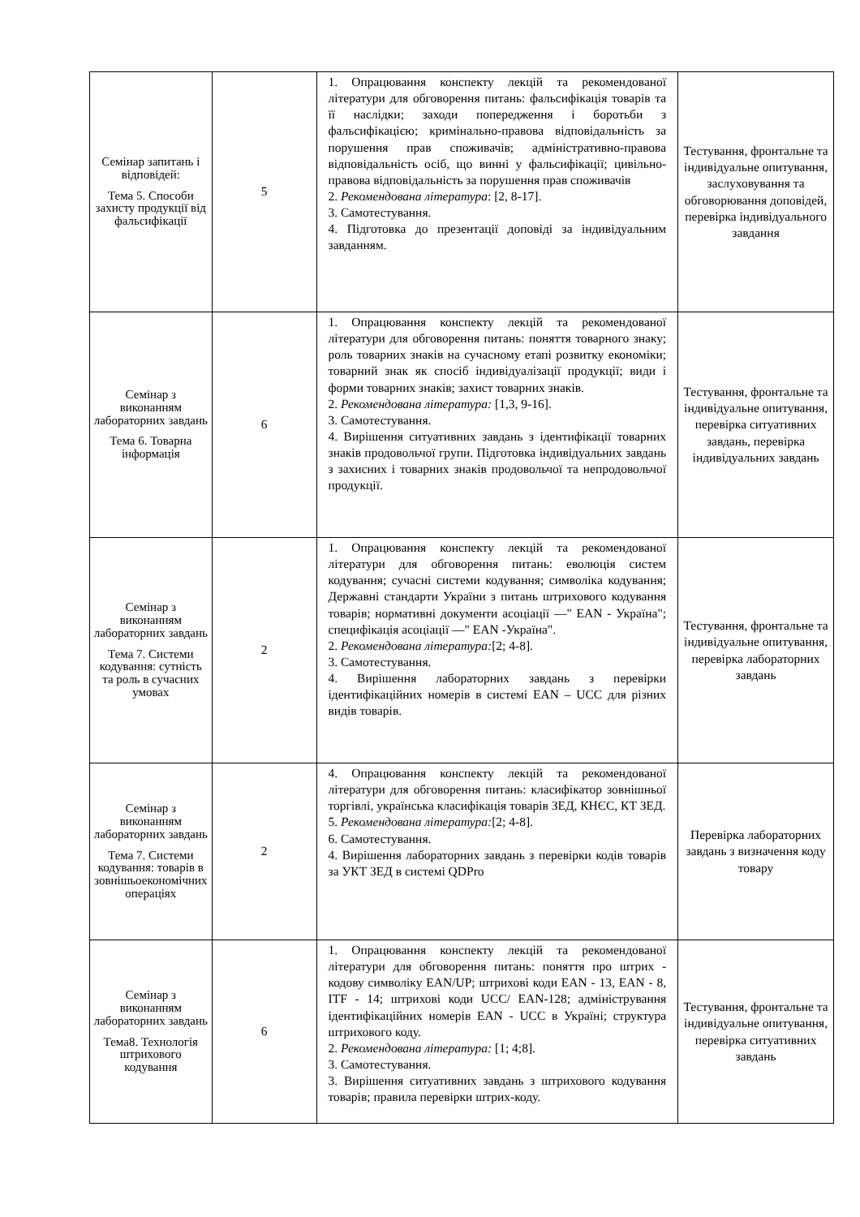| Семінар запитань і відповідей: Тема 5. Способи захисту продукції від фальсифікації | 5 | 1. Опрацювання конспекту лекцій та рекомендованої літератури для обговорення питань: фальсифікація товарів та її наслідки; заходи попередження і боротьби з фальсифікацією; кримінально-правова відповідальність за порушення прав споживачів; адміністративно-правова відповідальність осіб, що винні у фальсифікації; цивільно-правова відповідальність за порушення прав споживачів 2. Рекомендована література : [2, 8-17]. 3. Самотестування. 4. Підготовка до презентації доповіді за індивідуальним завданням. | Тестування, фронтальне та індивідуальне опитування, заслуховування та обговорювання доповідей, перевірка індивідуального завдання |
| Семінар з виконанням лабораторних завдань Тема 6. Товарна інформація | 6 | 1. Опрацювання конспекту лекцій та рекомендованої літератури для обговорення питань: поняття товарного знаку; роль товарних знаків на сучасному етапі розвитку економіки; товарний знак як спосіб індивідуалізації продукції; види і форми товарних знаків; захист товарних знаків. 2. Рекомендована література: [1,3, 9-16]. 3. Самотестування. 4. Вирішення ситуативних завдань з ідентифікації товарних знаків продовольчої групи. Підготовка індивідуальних завдань з захисних і товарних знаків продовольчої та непродовольчої продукції. | Тестування, фронтальне та індивідуальне опитування, перевірка ситуативних завдань, перевірка індивідуальних завдань |
| Семінар з виконанням лабораторних завдань Тема 7. Системи кодування: сутність та роль в сучасних умовах | 2 | 1. Опрацювання конспекту лекцій та рекомендованої літератури для обговорення питань: еволюція систем кодування; сучасні системи кодування; символіка кодування; Державні стандарти України з питань штрихового кодування товарів; нормативні документи асоціації ―" EAN - Україна"; специфікація асоціації ―" EAN -Україна". 2. Рекомендована література: [2; 4-8]. 3. Самотестування. 4. Вирішення лабораторних завдань з перевірки ідентифікаційних номерів в системі EAN – UCC для різних видів товарів. | Тестування, фронтальне та індивідуальне опитування, перевірка лабораторних завдань |
| Семінар з виконанням лабораторних завдань Тема 7. Системи кодування: товарів в зовнішьоекономічних операціях | 2 | 4. Опрацювання конспекту лекцій та рекомендованої літератури для обговорення питань: класифікатор зовнішньої торгівлі, українська класифікація товарів ЗЕД, КНЄС, КТ ЗЕД. 5. Рекомендована література: [2; 4-8]. 6. Самотестування. 4. Вирішення лабораторних завдань з перевірки кодів товарів за УКТ ЗЕД в системі QDPro | Перевірка лабораторних завдань з визначення коду товару |
| Семінар з виконанням лабораторних завдань Тема8. Технологія штрихового кодування | 6 | 1. Опрацювання конспекту лекцій та рекомендованої літератури для обговорення питань: поняття про штрих - кодову символіку EAN/UP; штрихові коди EAN - 13, EAN - 8, ITF - 14; штрихові коди UCC/ EAN-128; адміністрування ідентифікаційних номерів EAN - UCC в Україні; структура штрихового коду. 2. Рекомендована література: [1; 4;8]. 3. Самотестування. 3. Вирішення ситуативних завдань з штрихового кодування товарів; правила перевірки штрих-коду. | Тестування, фронтальне та індивідуальне опитування, перевірка ситуативних завдань |